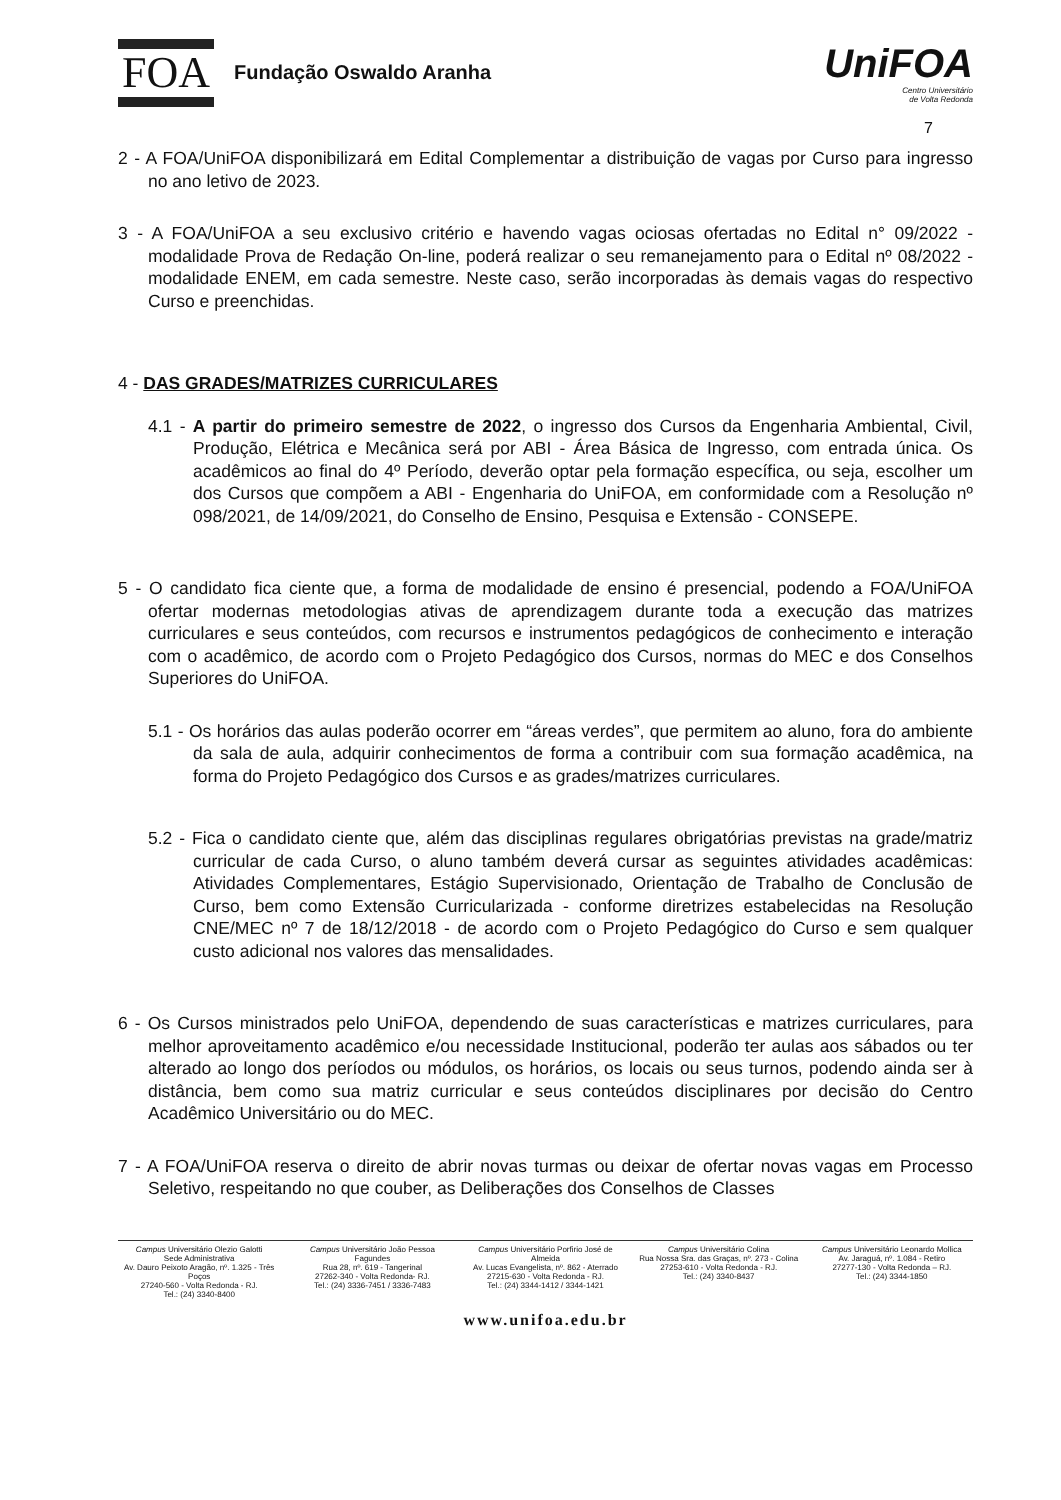FOA Fundação Oswaldo Aranha
UniFOA
Centro Universitário
de Volta Redonda
7
2 - A FOA/UniFOA disponibilizará em Edital Complementar a distribuição de vagas por Curso para ingresso no ano letivo de 2023.
3 - A FOA/UniFOA a seu exclusivo critério e havendo vagas ociosas ofertadas no Edital n° 09/2022 - modalidade Prova de Redação On-line, poderá realizar o seu remanejamento para o Edital nº 08/2022 - modalidade ENEM, em cada semestre. Neste caso, serão incorporadas às demais vagas do respectivo Curso e preenchidas.
4 - DAS GRADES/MATRIZES CURRICULARES
4.1 - A partir do primeiro semestre de 2022, o ingresso dos Cursos da Engenharia Ambiental, Civil, Produção, Elétrica e Mecânica será por ABI - Área Básica de Ingresso, com entrada única. Os acadêmicos ao final do 4º Período, deverão optar pela formação específica, ou seja, escolher um dos Cursos que compõem a ABI - Engenharia do UniFOA, em conformidade com a Resolução nº 098/2021, de 14/09/2021, do Conselho de Ensino, Pesquisa e Extensão - CONSEPE.
5 - O candidato fica ciente que, a forma de modalidade de ensino é presencial, podendo a FOA/UniFOA ofertar modernas metodologias ativas de aprendizagem durante toda a execução das matrizes curriculares e seus conteúdos, com recursos e instrumentos pedagógicos de conhecimento e interação com o acadêmico, de acordo com o Projeto Pedagógico dos Cursos, normas do MEC e dos Conselhos Superiores do UniFOA.
5.1 - Os horários das aulas poderão ocorrer em “áreas verdes”, que permitem ao aluno, fora do ambiente da sala de aula, adquirir conhecimentos de forma a contribuir com sua formação acadêmica, na forma do Projeto Pedagógico dos Cursos e as grades/matrizes curriculares.
5.2 - Fica o candidato ciente que, além das disciplinas regulares obrigatórias previstas na grade/matriz curricular de cada Curso, o aluno também deverá cursar as seguintes atividades acadêmicas: Atividades Complementares, Estágio Supervisionado, Orientação de Trabalho de Conclusão de Curso, bem como Extensão Curricularizada - conforme diretrizes estabelecidas na Resolução CNE/MEC nº 7 de 18/12/2018 - de acordo com o Projeto Pedagógico do Curso e sem qualquer custo adicional nos valores das mensalidades.
6 - Os Cursos ministrados pelo UniFOA, dependendo de suas características e matrizes curriculares, para melhor aproveitamento acadêmico e/ou necessidade Institucional, poderão ter aulas aos sábados ou ter alterado ao longo dos períodos ou módulos, os horários, os locais ou seus turnos, podendo ainda ser à distância, bem como sua matriz curricular e seus conteúdos disciplinares por decisão do Centro Acadêmico Universitário ou do MEC.
7 - A FOA/UniFOA reserva o direito de abrir novas turmas ou deixar de ofertar novas vagas em Processo Seletivo, respeitando no que couber, as Deliberações dos Conselhos de Classes
Campus Universitário Olezio Galotti
Sede Administrativa
Av. Dauro Peixoto Aragão, nº. 1.325 - Três Poços
27240-560 - Volta Redonda - RJ.
Tel.: (24) 3340-8400
Campus Universitário João Pessoa Fagundes
Rua 28, nº. 619 - Tangerinal
27262-340 - Volta Redonda- RJ.
Tel.: (24) 3336-7451 / 3336-7483
Campus Universitário Porfirio José de Almeida
Av. Lucas Evangelista, nº. 862 - Aterrado
27215-630 - Volta Redonda - RJ.
Tel.: (24) 3344-1412 / 3344-1421
Campus Universitário Colina
Rua Nossa Sra. das Graças, nº. 273 - Colina
27253-610 - Volta Redonda - RJ.
Tel.: (24) 3340-8437
Campus Universitário Leonardo Mollica
Av. Jaraguá, nº. 1.084 - Retiro
27277-130 - Volta Redonda – RJ.
Tel.: (24) 3344-1850
www.unifoa.edu.br